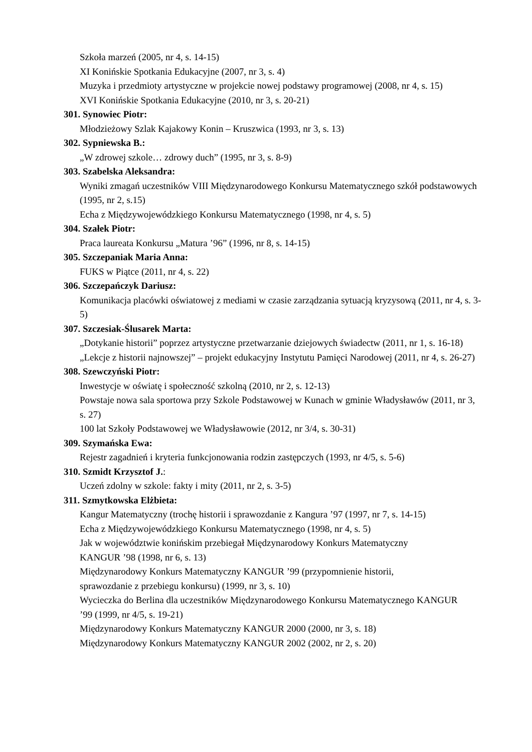Szkoła marzeń (2005, nr 4, s. 14-15)
XI Konińskie Spotkania Edukacyjne (2007, nr 3, s. 4)
Muzyka i przedmioty artystyczne w projekcie nowej podstawy programowej (2008, nr 4, s. 15)
XVI Konińskie Spotkania Edukacyjne (2010, nr 3, s. 20-21)
301. Synowiec Piotr:
Młodzieżowy Szlak Kajakowy Konin – Kruszwica (1993, nr 3, s. 13)
302. Sypniewska B.:
„W zdrowej szkole… zdrowy duch” (1995, nr 3, s. 8-9)
303. Szabelska Aleksandra:
Wyniki zmagań uczestników VIII Międzynarodowego Konkursu Matematycznego szkół podstawowych (1995, nr 2, s.15)
Echa z Międzywojewódzkiego Konkursu Matematycznego (1998, nr 4, s. 5)
304. Szałek Piotr:
Praca laureata Konkursu „Matura ’96” (1996, nr 8, s. 14-15)
305. Szczepaniak Maria Anna:
FUKS w Piątce (2011, nr 4, s. 22)
306. Szczepańczyk Dariusz:
Komunikacja placówki oświatowej z mediami w czasie zarządzania sytuacją kryzysową (2011, nr 4, s. 3-5)
307. Szczesiak-Ślusarek Marta:
„Dotykanie historii” poprzez artystyczne przetwarzanie dziejowych świadectw (2011, nr 1, s. 16-18)
„Lekcje z historii najnowszej” – projekt edukacyjny Instytutu Pamięci Narodowej (2011, nr 4, s. 26-27)
308. Szewczyński Piotr:
Inwestycje w oświatę i społeczność szkolną (2010, nr 2, s. 12-13)
Powstaje nowa sala sportowa przy Szkole Podstawowej w Kunach w gminie Władysławów (2011, nr 3, s. 27)
100 lat Szkoły Podstawowej we Władysławowie (2012, nr 3/4, s. 30-31)
309. Szymańska Ewa:
Rejestr zagadnień i kryteria funkcjonowania rodzin zastępczych (1993, nr 4/5, s. 5-6)
310. Szmidt Krzysztof J.:
Uczeń zdolny w szkole: fakty i mity (2011, nr 2, s. 3-5)
311. Szmytkowska Elżbieta:
Kangur Matematyczny (trochę historii i sprawozdanie z Kangura ’97 (1997, nr 7, s. 14-15)
Echa z Międzywojewódzkiego Konkursu Matematycznego (1998, nr 4, s. 5)
Jak w województwie konińskim przebiegał Międzynarodowy Konkurs Matematyczny KANGUR ’98 (1998, nr 6, s. 13)
Międzynarodowy Konkurs Matematyczny KANGUR ’99 (przypomnienie historii, sprawozdanie z przebiegu konkursu) (1999, nr 3, s. 10)
Wycieczka do Berlina dla uczestników Międzynarodowego Konkursu Matematycznego KANGUR ’99 (1999, nr 4/5, s. 19-21)
Międzynarodowy Konkurs Matematyczny KANGUR 2000 (2000, nr 3, s. 18)
Międzynarodowy Konkurs Matematyczny KANGUR 2002 (2002, nr 2, s. 20)